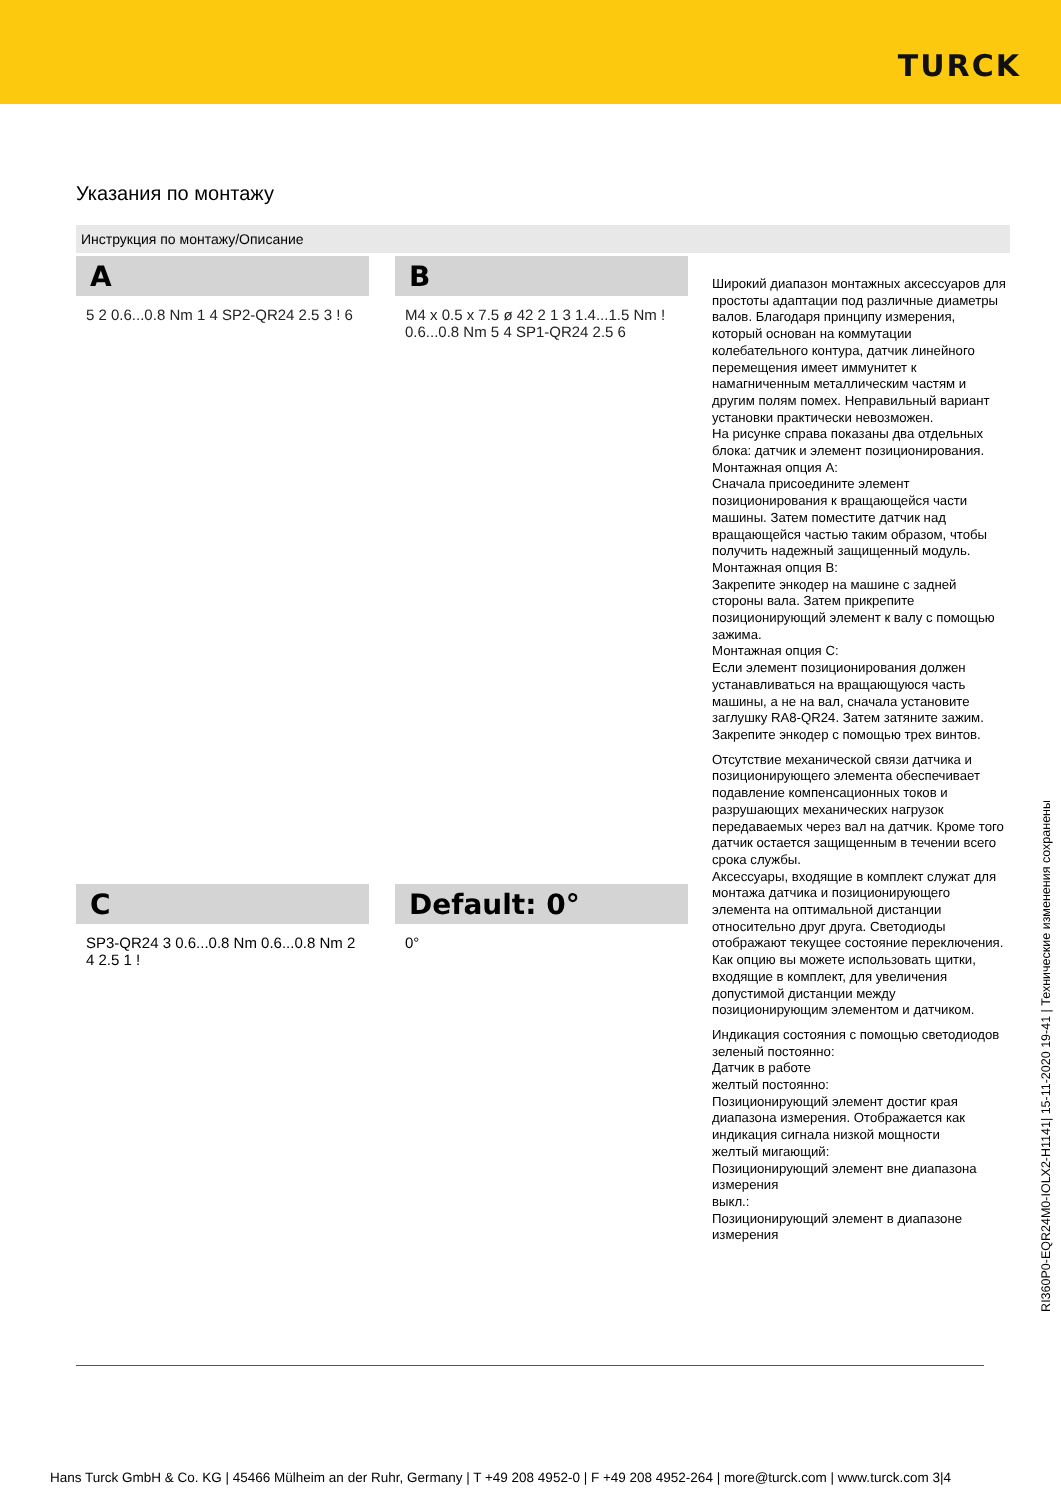TURCK
Указания по монтажу
Инструкция по монтажу/Описание
A
5 2 0.6...0.8 Nm 1 4 SP2-QR24 2.5 3 ! 6
B
M4 x 0.5 x 7.5 ø 42 2 1 3 1.4...1.5 Nm ! 0.6...0.8 Nm 5 4 SP1-QR24 2.5 6
C
SP3-QR24 3 0.6...0.8 Nm 0.6...0.8 Nm 2 4 2.5 1 !
Default: 0°
0°
Широкий диапазон монтажных аксессуаров для простоты адаптации под различные диаметры валов. Благодаря принципу измерения, который основан на коммутации колебательного контура, датчик линейного перемещения имеет иммунитет к намагниченным металлическим частям и другим полям помех. Неправильный вариант установки практически невозможен.
На рисунке справа показаны два отдельных блока: датчик и элемент позиционирования.
Монтажная опция A:
Сначала присоедините элемент позиционирования к вращающейся части машины. Затем поместите датчик над вращающейся частью таким образом, чтобы получить надежный защищенный модуль.
Монтажная опция B:
Закрепите энкодер на машине с задней стороны вала. Затем прикрепите позиционирующий элемент к валу с помощью зажима.
Монтажная опция C:
Если элемент позиционирования должен устанавливаться на вращающуюся часть машины, а не на вал, сначала установите заглушку RA8-QR24. Затем затяните зажим. Закрепите энкодер с помощью трех винтов.
Отсутствие механической связи датчика и позиционирующего элемента обеспечивает подавление компенсационных токов и разрушающих механических нагрузок передаваемых через вал на датчик. Кроме того датчик остается защищенным в течении всего срока службы.
Аксессуары, входящие в комплект служат для монтажа датчика и позиционирующего элемента на оптимальной дистанции относительно друг друга. Светодиоды отображают текущее состояние переключения. Как опцию вы можете использовать щитки, входящие в комплект, для увеличения допустимой дистанции между позиционирующим элементом и датчиком.
Индикация состояния с помощью светодиодов
зеленый постоянно:
Датчик в работе
желтый постоянно:
Позиционирующий элемент достиг края диапазона измерения. Отображается как индикация сигнала низкой мощности
желтый мигающий:
Позиционирующий элемент вне диапазона измерения
выкл.:
Позиционирующий элемент в диапазоне измерения
RI360P0-EQR24M0-IOLX2-H1141| 15-11-2020 19-41 | Технические изменения сохранены
Hans Turck GmbH & Co. KG | 45466 Mülheim an der Ruhr, Germany | T +49 208 4952-0 | F +49 208 4952-264 | more@turck.com | www.turck.com 3|4